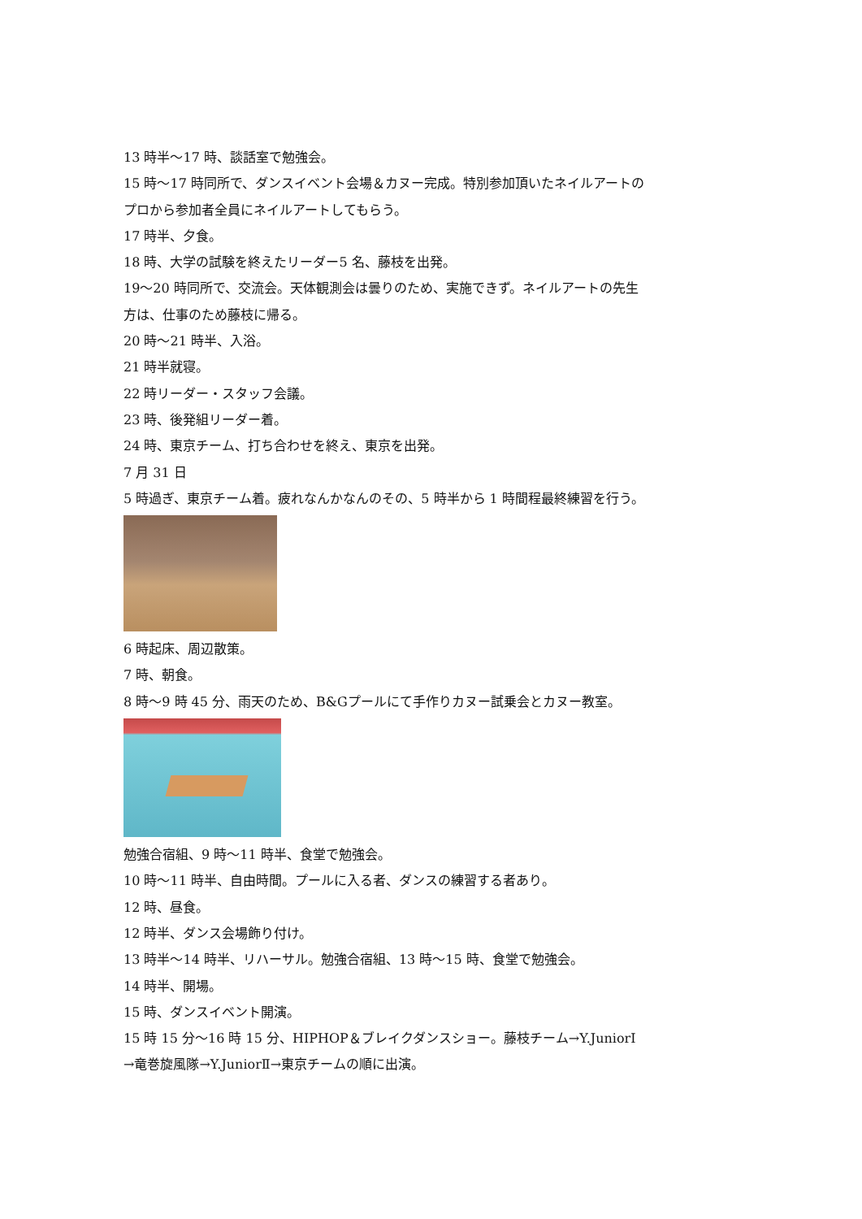13 時半～17 時、談話室で勉強会。
15 時～17 時同所で、ダンスイベント会場＆カヌー完成。特別参加頂いたネイルアートの
プロから参加者全員にネイルアートしてもらう。
17 時半、夕食。
18 時、大学の試験を終えたリーダー5 名、藤枝を出発。
19～20 時同所で、交流会。天体観測会は曇りのため、実施できず。ネイルアートの先生
方は、仕事のため藤枝に帰る。
20 時～21 時半、入浴。
21 時半就寝。
22 時リーダー・スタッフ会議。
23 時、後発組リーダー着。
24 時、東京チーム、打ち合わせを終え、東京を出発。
7 月 31 日
5 時過ぎ、東京チーム着。疲れなんかなんのその、5 時半から 1 時間程最終練習を行う。
6 時起床、周辺散策。
7 時、朝食。
8 時～9 時 45 分、雨天のため、B&Gプールにて手作りカヌー試乗会とカヌー教室。
勉強合宿組、9 時～11 時半、食堂で勉強会。
10 時～11 時半、自由時間。プールに入る者、ダンスの練習する者あり。
12 時、昼食。
12 時半、ダンス会場飾り付け。
13 時半～14 時半、リハーサル。勉強合宿組、13 時～15 時、食堂で勉強会。
14 時半、開場。
15 時、ダンスイベント開演。
15 時 15 分～16 時 15 分、HIPHOP＆ブレイクダンスショー。藤枝チーム→Y.JuniorⅠ
→竜巻旋風隊→Y.JuniorⅡ→東京チームの順に出演。